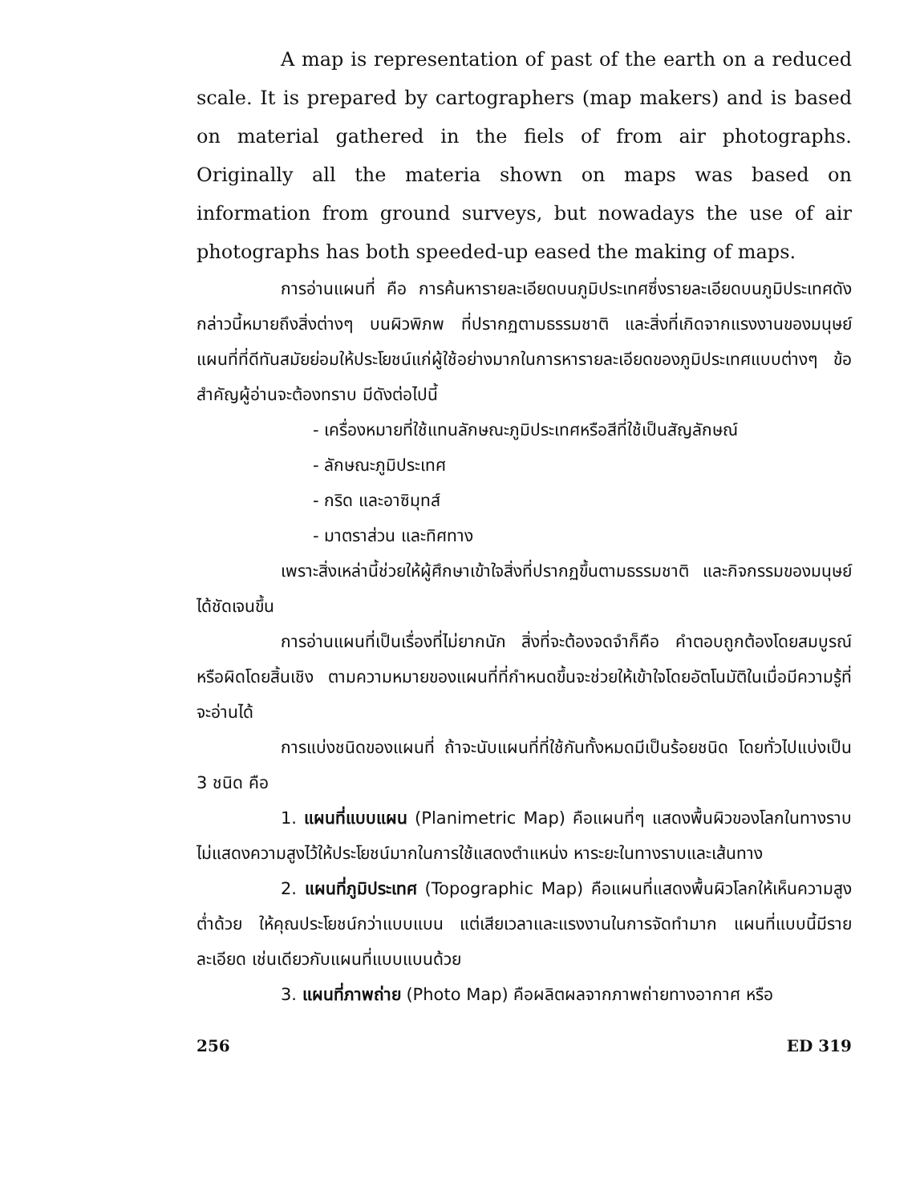A map is representation of past of the earth on a reduced scale. It is prepared by cartographers (map makers) and is based on material gathered in the fiels of from air photographs. Originally all the materia shown on maps was based on information from ground surveys, but nowadays the use of air photographs has both speeded-up eased the making of maps.
การอ่านแผนที่ คือ การค้นหารายละเอียดบนภูมิประเทศซึ่งรายละเอียดบนภูมิประเทศดังกล่าวนี้หมายถึงสิ่งต่างๆ บนผิวพิภพ ที่ปรากฏตามธรรมชาติ และสิ่งที่เกิดจากแรงงานของมนุษย์ แผนที่ที่ดีทันสมัยย่อมให้ประโยชน์แก่ผู้ใช้อย่างมากในการหารายละเอียดของภูมิประเทศแบบต่างๆ ข้อสำคัญผู้อ่านจะต้องทราบ มีดังต่อไปนี้
- เครื่องหมายที่ใช้แทนลักษณะภูมิประเทศหรือสีที่ใช้เป็นสัญลักษณ์
- ลักษณะภูมิประเทศ
- กริด และอาซิมุทส์
- มาตราส่วน และทิศทาง
เพราะสิ่งเหล่านี้ช่วยให้ผู้ศึกษาเข้าใจสิ่งที่ปรากฏขึ้นตามธรรมชาติ และกิจกรรมของมนุษย์ได้ชัดเจนขึ้น
การอ่านแผนที่เป็นเรื่องที่ไม่ยากนัก สิ่งที่จะต้องจดจำก็คือ คำตอบถูกต้องโดยสมบูรณ์ หรือผิดโดยสิ้นเชิง ตามความหมายของแผนที่ที่กำหนดขึ้นจะช่วยให้เข้าใจโดยอัตโนมัติในเมื่อมีความรู้ที่จะอ่านได้
การแบ่งชนิดของแผนที่ ถ้าจะนับแผนที่ที่ใช้กันทั้งหมดมีเป็นร้อยชนิด โดยทั่วไปแบ่งเป็น 3 ชนิด คือ
1. แผนที่แบบแผน (Planimetric Map) คือแผนที่ๆ แสดงพื้นผิวของโลกในทางราบไม่แสดงความสูงไว้ให้ประโยชน์มากในการใช้แสดงตำแหน่ง หาระยะในทางราบและเส้นทาง
2. แผนที่ภูมิประเทศ (Topographic Map) คือแผนที่แสดงพื้นผิวโลกให้เห็นความสูงต่ำด้วย ให้คุณประโยชน์กว่าแบบแบน แต่เสียเวลาและแรงงานในการจัดทำมาก แผนที่แบบนี้มีรายละเอียด เช่นเดียวกับแผนที่แบบแบนด้วย
3. แผนที่ภาพถ่าย (Photo Map) คือผลิตผลจากภาพถ่ายทางอากาศ หรือ
256 ED 319